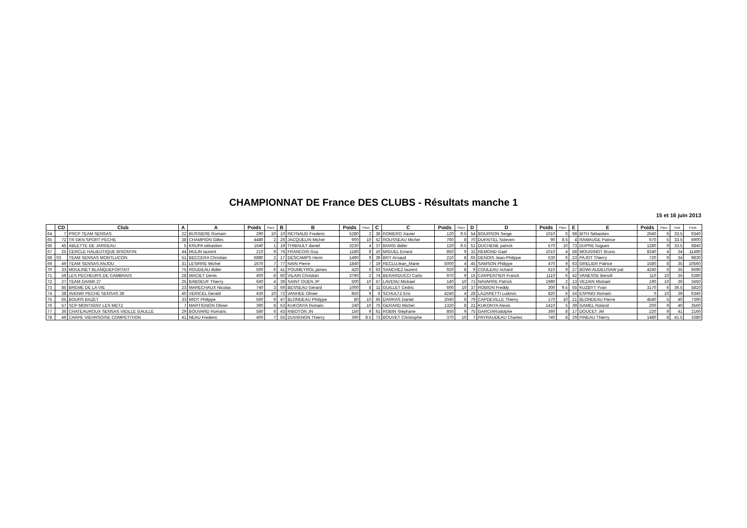CHAMPIONNAT DE France DES CLUBS - Résultats manche 1
15 et 16 juin 2013
| | CD | Club | A | A | Poids | Place | B | B | Poids | Place | C | C | Poids | Place | D | D | Poids | Place | E | E | Poids | Place | Total | Poids |
| --- | --- | --- | --- | --- | --- | --- | --- | --- | --- | --- | --- | --- | --- | --- | --- | --- | --- | --- | --- | --- | --- | --- | --- | --- |
| 64 | 7 | PRCP TEAM SENSAS | 22 | BUSSIERE Romain | 290 | 10 | 10 | REYNAUD Frederic | 5280 | 2 | 36 | ROMERO Xavier | 120 | 9.5 | 54 | BOURSON Serge | 1010 | 6 | 68 | BITH Sébastien | 2640 | 6 | 33.5 | 9340 |
| 65 | 72 | TR GKN SPORT PECHE | 38 | CHAMPION Gilles | 4480 | 2 | 26 | JACQUELIN Michel | 900 | 10 | 52 | ROUSSEAU Michel | 760 | 8 | 70 | DUFAITEL Ssteven | 90 | 8.5 | 4 | RAMAUGE Patrice | 670 | 5 | 33.5 | 6900 |
| 66 | 45 | ABLETTE DE JARGEAU | 5 | KRUPA sébastien | 1640 | 1 | 19 | THIBAULT daniel | 3230 | 4 | 37 | BIARD didier | 120 | 9.5 | 51 | DUCHENE patrick | 570 | 10 | 73 | DUPRE hugues | 1280 | 9 | 33.5 | 6840 |
| 67 | 25 | CERCLE HALIEUTIQUE BISONTIN | 44 | MULIN laurent | 210 | 9 | 76 | FRANCOIS Guy | 1180 | 8 | 10 | MIGUEL Ernest | 850 | 9 | 32 | REMOND Gael | 1010 | 4 | 58 | MOUGINOT Bruno | 8240 | 4 | 34 | 11490 |
| 68 | 03 | TEAM SENSAS MONTLUCON | 51 | BECCERA Christian | 6880 | 2 | 17 | DESCAMPS Henri | 1490 | 9 | 39 | BRY Arnaud | 210 | 8 | 65 | DENOIS Jean-Philippe | 530 | 6 | 23 | PAJOT Thierry | 720 | 9 | 34 | 9830 |
| 69 | 49 | TEAM SENSAS ANJOU | 31 | LESIRRE Michel | 1670 | 7 | 77 | NAIN Pierre | 1840 | 7 | 19 | RECLUJean_Marie | 5000 | 4 | 45 | SAMSON Philippe | 470 | 9 | 63 | GRELIER Patrice | 1580 | 8 | 35 | 10560 |
| 70 | 33 | MOULINET BLANQUEFORTAIT | 75 | ROUDEAU didier | 500 | 6 | 41 | POUMEYROL james | 420 | 6 | 63 | SANCHEZ laurent | 920 | 8 | 9 | COULEAU richard | 610 | 9 | 27 | BOWI-AUDEUSAW pat | 4240 | 6 | 35 | 6690 |
| 71 | 59 | LES PECHEURS DE CAMBRAIS | 28 | MACIET Denis | 400 | 8 | 60 | VILAIN Christian | 3790 | 2 | 74 | BERARDUCCI Carlo | 970 | 9 | 16 | CARPENTIER Franck | 1110 | 6 | 42 | VANESSE Benoît | 110 | 10 | 35 | 6380 |
| 72 | 27 | TEAM DAIWA 27 | 25 | BABOEUF Thierry | 640 | 4 | 39 | SAINT OUEN JP | 500 | 10 | 57 | LAVENU Mickael | 140 | 10 | 71 | NAVARRE Patrick | 1980 | 2 | 13 | VEZAIN Mickael | 190 | 10 | 36 | 3450 |
| 73 | 85 | BREME DE LA VIE | 23 | MARECHAUX Nicolas | 740 | 3 | 69 | BESSEAU Gérard | 1000 | 8 | 11 | GUILLET Cedric | 600 | 10 | 37 | ROBION Freddy | 300 | 9.5 | 55 | KUZBYT Yvan | 3170 | 6 | 36.5 | 5810 |
| 74 | 38 | AVENIR PECHE SENSAS 38 | 40 | VERICEL Gerald | 430 | 10 | 72 | VANHEE Olivier | 850 | 9 | 6 | SCHULTZ Eric | 4240 | 4 | 28 | LAZARETTI Ludovic | 820 | 6 | 54 | ESPINO Romain | 0 | 10 | 39 | 6340 |
| 75 | 65 | BOURS BAZET | 33 | MIOT Philippe | 560 | 9 | 47 | BLONDEAU Philippe | 80 | 10 | 65 | DARRAS Daniel | 2040 | 6 | 79 | CAPDEVILLE Thierry | 170 | 10 | 21 | BLONDEAU Pierre | 4540 | 5 | 40 | 7390 |
| 76 | 57 | SCP MONTIGNY LES METZ | 7 | MARTIGNON Olivier | 390 | 8 | 53 | KUKONYA Romain | 240 | 10 | 75 | GERARD Michel | 1320 | 8 | 21 | KUKONYA Alexis | 1410 | 5 | 39 | GAMEL Roland | 200 | 9 | 40 | 3560 |
| 77 | 36 | CHATEAUROUX SENSAS VIEILLE GAULLE | 29 | BOUVARD Romaric | 580 | 6 | 43 | RIBOTON JN | 150 | 9 | 61 | ROBIN Stéphane | 850 | 9 | 75 | GARCIARodolphe | 360 | 8 | 17 | DOUCET JM | 220 | 9 | 41 | 2160 |
| 78 | 49 | CARPE VIEHRSOISE COMPETITION | 41 | NEAU Frederic | 400 | 7 | 55 | DUVIGNON Thierry | 390 | 8.5 | 73 | BOUVET Christophe | 370 | 10 | 7 | PAYRAUDEAU Charles | 740 | 8 | 29 | PINEAU Thierry | 1480 | 8 | 41.5 | 3380 |